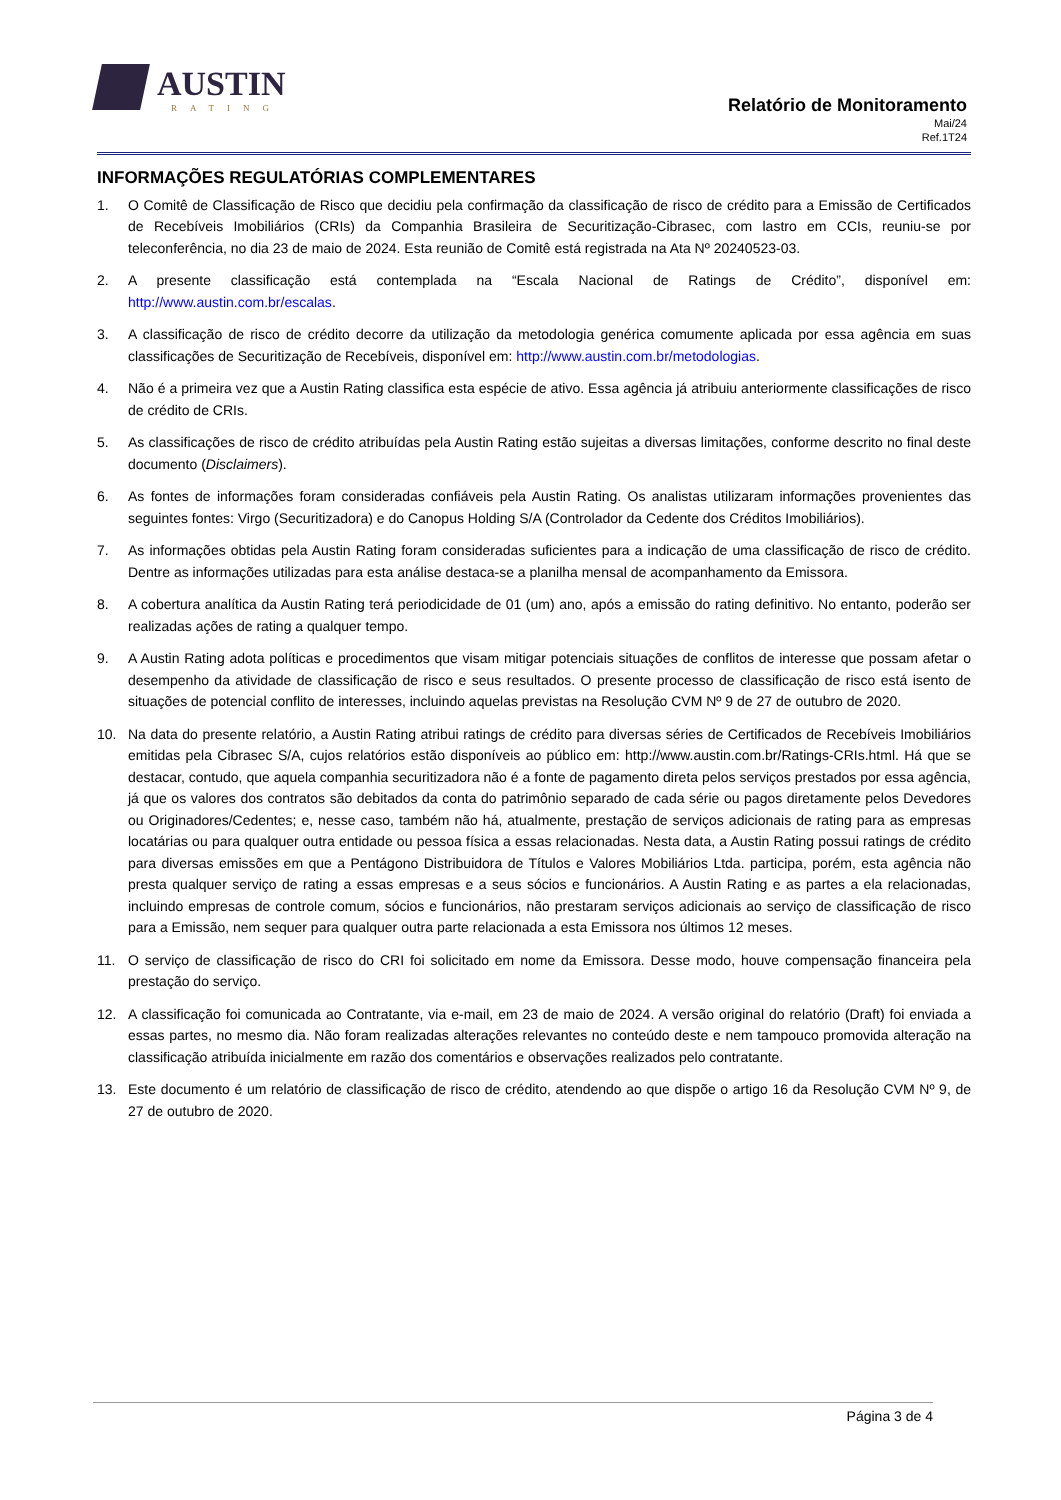AUSTIN
RATING
Relatório de Monitoramento
Mai/24
Ref.1T24
INFORMAÇÕES REGULATÓRIAS COMPLEMENTARES
1. O Comitê de Classificação de Risco que decidiu pela confirmação da classificação de risco de crédito para a Emissão de Certificados de Recebíveis Imobiliários (CRIs) da Companhia Brasileira de Securitização-Cibrasec, com lastro em CCIs, reuniu-se por teleconferência, no dia 23 de maio de 2024. Esta reunião de Comitê está registrada na Ata Nº 20240523-03.
2. A presente classificação está contemplada na “Escala Nacional de Ratings de Crédito”, disponível em: http://www.austin.com.br/escalas.
3. A classificação de risco de crédito decorre da utilização da metodologia genérica comumente aplicada por essa agência em suas classificações de Securitização de Recebíveis, disponível em: http://www.austin.com.br/metodologias.
4. Não é a primeira vez que a Austin Rating classifica esta espécie de ativo. Essa agência já atribuiu anteriormente classificações de risco de crédito de CRIs.
5. As classificações de risco de crédito atribuídas pela Austin Rating estão sujeitas a diversas limitações, conforme descrito no final deste documento (Disclaimers).
6. As fontes de informações foram consideradas confiáveis pela Austin Rating. Os analistas utilizaram informações provenientes das seguintes fontes: Virgo (Securitizadora) e do Canopus Holding S/A (Controlador da Cedente dos Créditos Imobiliários).
7. As informações obtidas pela Austin Rating foram consideradas suficientes para a indicação de uma classificação de risco de crédito. Dentre as informações utilizadas para esta análise destaca-se a planilha mensal de acompanhamento da Emissora.
8. A cobertura analítica da Austin Rating terá periodicidade de 01 (um) ano, após a emissão do rating definitivo. No entanto, poderão ser realizadas ações de rating a qualquer tempo.
9. A Austin Rating adota políticas e procedimentos que visam mitigar potenciais situações de conflitos de interesse que possam afetar o desempenho da atividade de classificação de risco e seus resultados. O presente processo de classificação de risco está isento de situações de potencial conflito de interesses, incluindo aquelas previstas na Resolução CVM Nº 9 de 27 de outubro de 2020.
10. Na data do presente relatório, a Austin Rating atribui ratings de crédito para diversas séries de Certificados de Recebíveis Imobiliários emitidas pela Cibrasec S/A, cujos relatórios estão disponíveis ao público em: http://www.austin.com.br/Ratings-CRIs.html. Há que se destacar, contudo, que aquela companhia securitizadora não é a fonte de pagamento direta pelos serviços prestados por essa agência, já que os valores dos contratos são debitados da conta do patrimônio separado de cada série ou pagos diretamente pelos Devedores ou Originadores/Cedentes; e, nesse caso, também não há, atualmente, prestação de serviços adicionais de rating para as empresas locatárias ou para qualquer outra entidade ou pessoa física a essas relacionadas. Nesta data, a Austin Rating possui ratings de crédito para diversas emissões em que a Pentágono Distribuidora de Títulos e Valores Mobiliários Ltda. participa, porém, esta agência não presta qualquer serviço de rating a essas empresas e a seus sócios e funcionários. A Austin Rating e as partes a ela relacionadas, incluindo empresas de controle comum, sócios e funcionários, não prestaram serviços adicionais ao serviço de classificação de risco para a Emissão, nem sequer para qualquer outra parte relacionada a esta Emissora nos últimos 12 meses.
11. O serviço de classificação de risco do CRI foi solicitado em nome da Emissora. Desse modo, houve compensação financeira pela prestação do serviço.
12. A classificação foi comunicada ao Contratante, via e-mail, em 23 de maio de 2024. A versão original do relatório (Draft) foi enviada a essas partes, no mesmo dia. Não foram realizadas alterações relevantes no conteúdo deste e nem tampouco promovida alteração na classificação atribuída inicialmente em razão dos comentários e observações realizados pelo contratante.
13. Este documento é um relatório de classificação de risco de crédito, atendendo ao que dispõe o artigo 16 da Resolução CVM Nº 9, de 27 de outubro de 2020.
Página 3 de 4